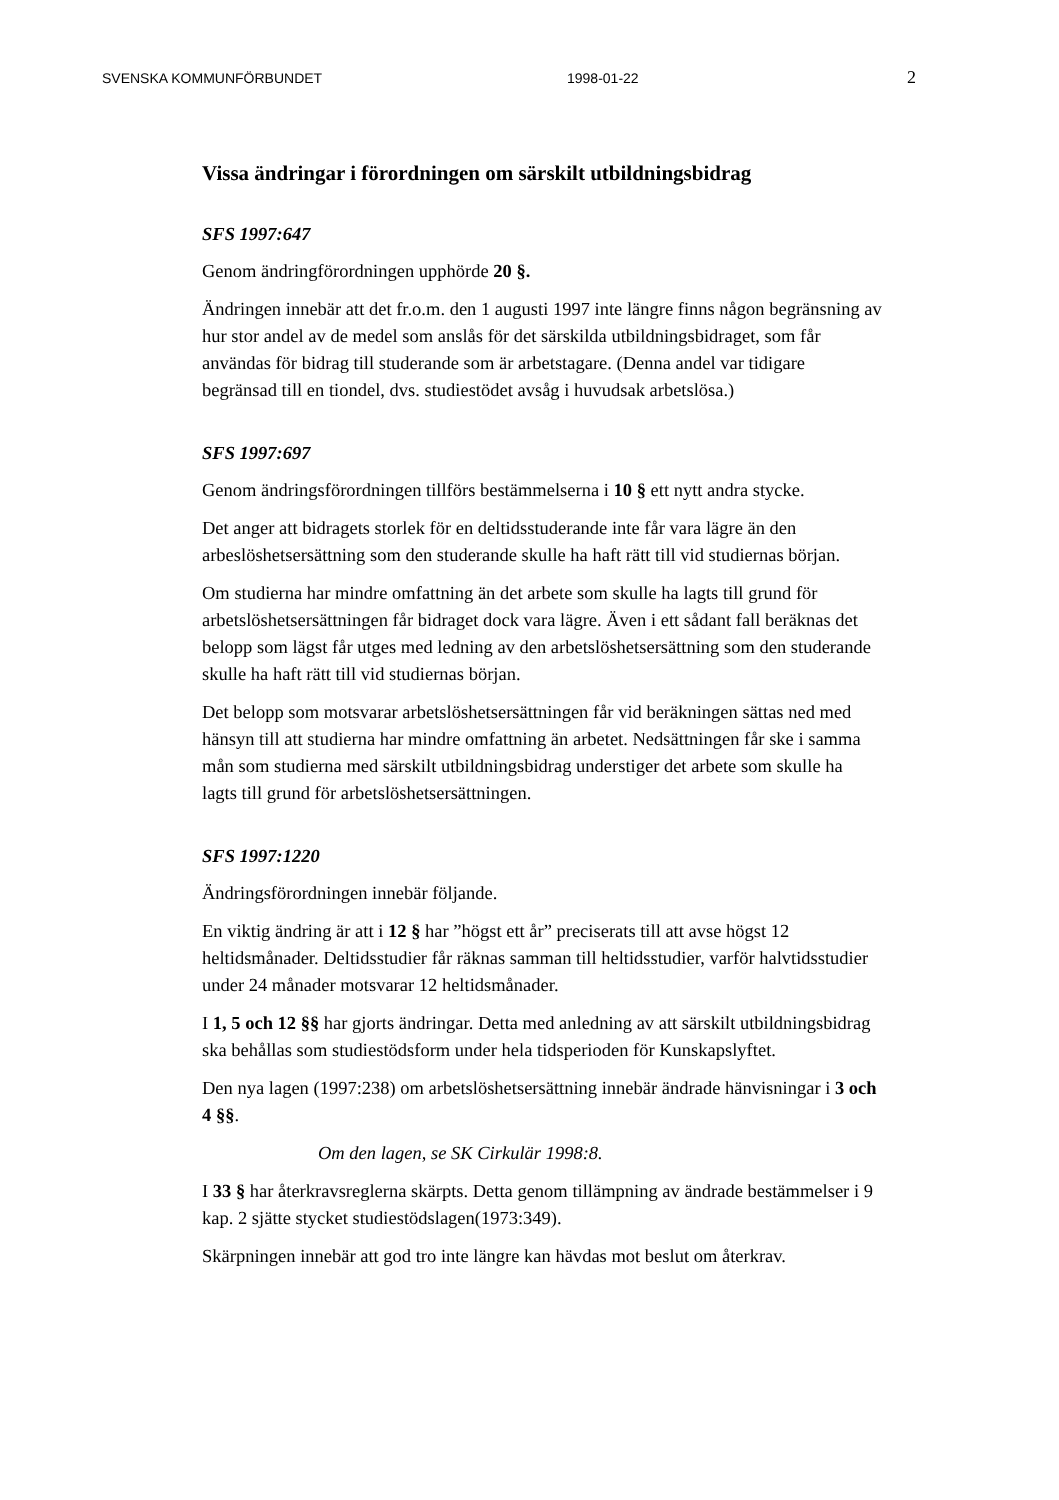SVENSKA KOMMUNFÖRBUNDET 1998-01-22 2
Vissa ändringar i förordningen om särskilt utbildningsbidrag
SFS 1997:647
Genom ändringförordningen upphörde 20 §.
Ändringen innebär att det fr.o.m. den 1 augusti 1997 inte längre finns någon begränsning av hur stor andel av de medel som anslås för det särskilda utbildningsbidraget, som får användas för bidrag till studerande som är arbetstagare. (Denna andel var tidigare begränsad till en tiondel, dvs. studiestödet avsåg i huvudsak arbetslösa.)
SFS 1997:697
Genom ändringsförordningen tillförs bestämmelserna i 10 § ett nytt andra stycke.
Det anger att bidragets storlek för en deltidsstuderande inte får vara lägre än den arbeslöshetsersättning som den studerande skulle ha haft rätt till vid studiernas början.
Om studierna har mindre omfattning än det arbete som skulle ha lagts till grund för arbetslöshetsersättningen får bidraget dock vara lägre. Även i ett sådant fall beräknas det belopp som lägst får utges med ledning av den arbetslöshetsersättning som den studerande skulle ha haft rätt till vid studiernas början.
Det belopp som motsvarar arbetslöshetsersättningen får vid beräkningen sättas ned med hänsyn till att studierna har mindre omfattning än arbetet. Nedsättningen får ske i samma mån som studierna med särskilt utbildningsbidrag understiger det arbete som skulle ha lagts till grund för arbetslöshetsersättningen.
SFS 1997:1220
Ändringsförordningen innebär följande.
En viktig ändring är att i 12 § har ”högst ett år” preciserats till att avse högst 12 heltidsmånader. Deltidsstudier får räknas samman till heltidsstudier, varför halvtidsstudier under 24 månader motsvarar 12 heltidsmånader.
I 1, 5 och 12 §§ har gjorts ändringar. Detta med anledning av att särskilt utbildningsbidrag ska behållas som studiestödsform under hela tidsperioden för Kunskapslyftet.
Den nya lagen (1997:238) om arbetslöshetsersättning innebär ändrade hänvisningar i 3 och 4 §§.
Om den lagen, se SK Cirkulär 1998:8.
I 33 § har återkravsreglerna skärpts. Detta genom tillämpning av ändrade bestämmelser i 9 kap. 2 sjätte stycket studiestödslagen(1973:349).
Skärpningen innebär att god tro inte längre kan hävdas mot beslut om återkrav.